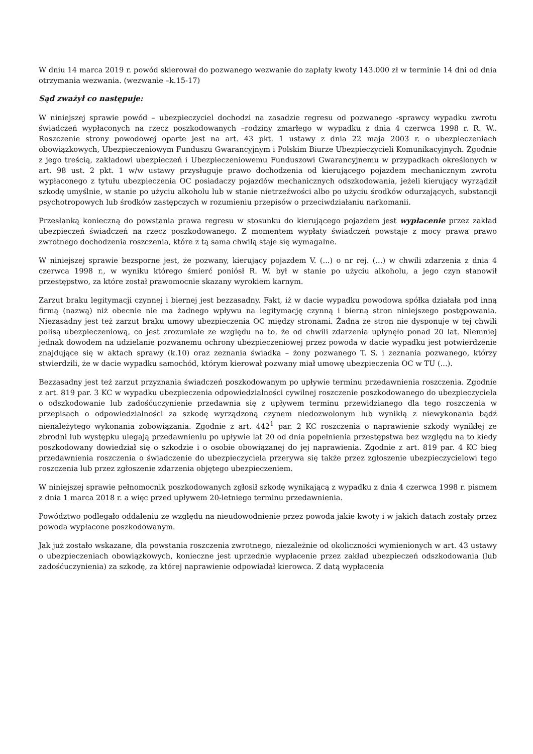W dniu 14 marca 2019 r. powód skierował do pozwanego wezwanie do zapłaty kwoty 143.000 zł w terminie 14 dni od dnia otrzymania wezwania. (wezwanie –k.15-17)
Sąd zważył co następuje:
W niniejszej sprawie powód – ubezpieczyciel dochodzi na zasadzie regresu od pozwanego -sprawcy wypadku zwrotu świadczeń wypłaconych na rzecz poszkodowanych –rodziny zmarłego w wypadku z dnia 4 czerwca 1998 r. R. W.. Roszczenie strony powodowej oparte jest na art. 43 pkt. 1 ustawy z dnia 22 maja 2003 r. o ubezpieczeniach obowiązkowych, Ubezpieczeniowym Funduszu Gwarancyjnym i Polskim Biurze Ubezpieczycieli Komunikacyjnych. Zgodnie z jego treścią, zakładowi ubezpieczeń i Ubezpieczeniowemu Funduszowi Gwarancyjnemu w przypadkach określonych w art. 98 ust. 2 pkt. 1 w/w ustawy przysługuje prawo dochodzenia od kierującego pojazdem mechanicznym zwrotu wypłaconego z tytułu ubezpieczenia OC posiadaczy pojazdów mechanicznych odszkodowania, jeżeli kierujący wyrządził szkodę umyślnie, w stanie po użyciu alkoholu lub w stanie nietrzeźwości albo po użyciu środków odurzających, substancji psychotropowych lub środków zastępczych w rozumieniu przepisów o przeciwdziałaniu narkomanii.
Przesłanką konieczną do powstania prawa regresu w stosunku do kierującego pojazdem jest wypłacenie przez zakład ubezpieczeń świadczeń na rzecz poszkodowanego. Z momentem wypłaty świadczeń powstaje z mocy prawa prawo zwrotnego dochodzenia roszczenia, które z tą sama chwilą staje się wymagalne.
W niniejszej sprawie bezsporne jest, że pozwany, kierujący pojazdem V. (...) o nr rej. (...) w chwili zdarzenia z dnia 4 czerwca 1998 r., w wyniku którego śmierć poniósł R. W. był w stanie po użyciu alkoholu, a jego czyn stanowił przestępstwo, za które został prawomocnie skazany wyrokiem karnym.
Zarzut braku legitymacji czynnej i biernej jest bezzasadny. Fakt, iż w dacie wypadku powodowa spółka działała pod inną firmą (nazwą) niż obecnie nie ma żadnego wpływu na legitymację czynną i bierną stron niniejszego postępowania. Niezasadny jest też zarzut braku umowy ubezpieczenia OC między stronami. Żadna ze stron nie dysponuje w tej chwili polisą ubezpieczeniową, co jest zrozumiałe ze względu na to, że od chwili zdarzenia upłynęło ponad 20 lat. Niemniej jednak dowodem na udzielanie pozwanemu ochrony ubezpieczeniowej przez powoda w dacie wypadku jest potwierdzenie znajdujące się w aktach sprawy (k.10) oraz zeznania świadka – żony pozwanego T. S. i zeznania pozwanego, którzy stwierdzili, że w dacie wypadku samochód, którym kierował pozwany miał umowę ubezpieczenia OC w TU (...).
Bezzasadny jest też zarzut przyznania świadczeń poszkodowanym po upływie terminu przedawnienia roszczenia. Zgodnie z art. 819 par. 3 KC w wypadku ubezpieczenia odpowiedzialności cywilnej roszczenie poszkodowanego do ubezpieczyciela o odszkodowanie lub zadośćuczynienie przedawnia się z upływem terminu przewidzianego dla tego roszczenia w przepisach o odpowiedzialności za szkodę wyrządzoną czynem niedozwolonym lub wynikłą z niewykonania bądź nienależytego wykonania zobowiązania. Zgodnie z art. 442<sup>1</sup> par. 2 KC roszczenia o naprawienie szkody wynikłej ze zbrodni lub występku ulegają przedawnieniu po upływie lat 20 od dnia popełnienia przestępstwa bez względu na to kiedy poszkodowany dowiedział się o szkodzie i o osobie obowiązanej do jej naprawienia. Zgodnie z art. 819 par. 4 KC bieg przedawnienia roszczenia o świadczenie do ubezpieczyciela przerywa się także przez zgłoszenie ubezpieczycielowi tego roszczenia lub przez zgłoszenie zdarzenia objętego ubezpieczeniem.
W niniejszej sprawie pełnomocnik poszkodowanych zgłosił szkodę wynikającą z wypadku z dnia 4 czerwca 1998 r. pismem z dnia 1 marca 2018 r. a więc przed upływem 20-letniego terminu przedawnienia.
Powództwo podlegało oddaleniu ze względu na nieudowodnienie przez powoda jakie kwoty i w jakich datach zostały przez powoda wypłacone poszkodowanym.
Jak już zostało wskazane, dla powstania roszczenia zwrotnego, niezależnie od okoliczności wymienionych w art. 43 ustawy o ubezpieczeniach obowiązkowych, konieczne jest uprzednie wypłacenie przez zakład ubezpieczeń odszkodowania (lub zadośćuczynienia) za szkodę, za której naprawienie odpowiadał kierowca. Z datą wypłacenia